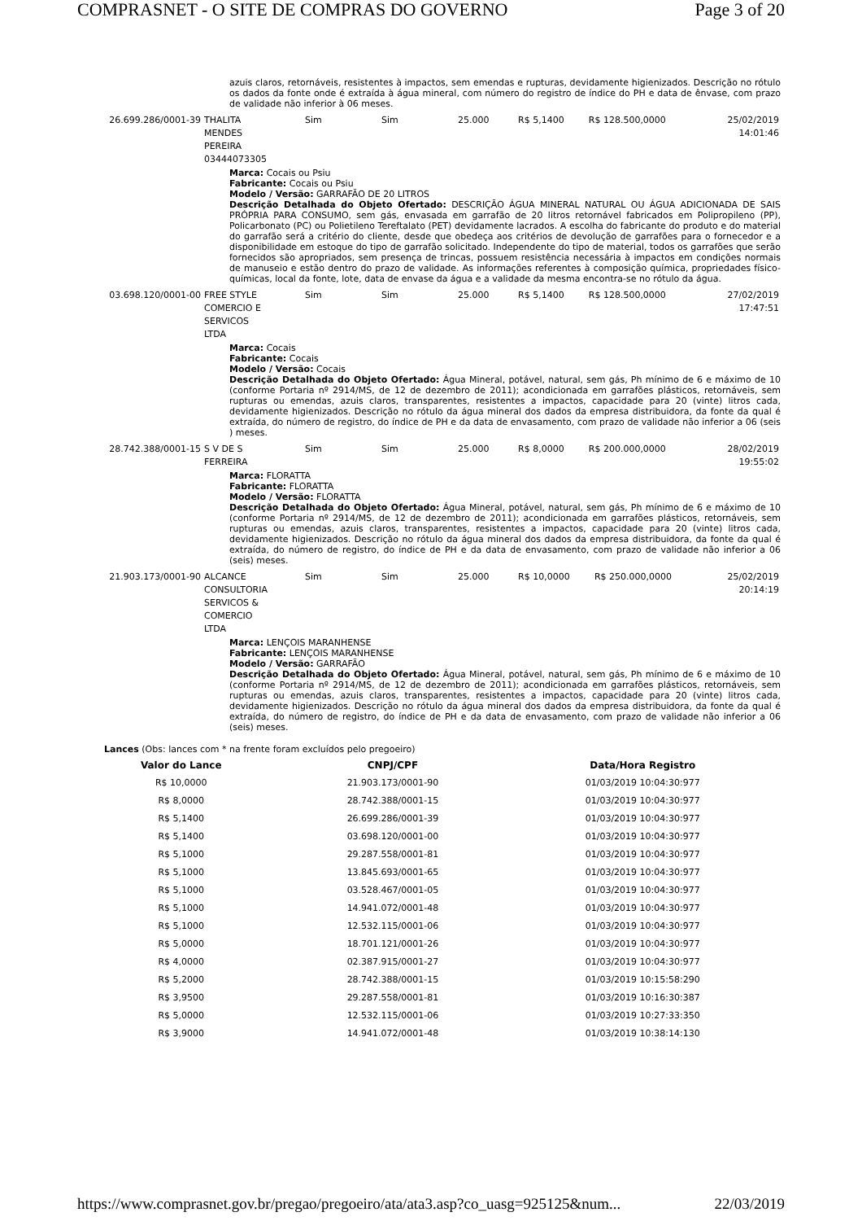COMPRASNET - O SITE DE COMPRAS DO GOVERNO Page 3 of 20
azuis claros, retornáveis, resistentes à impactos, sem emendas e rupturas, devidamente higienizados. Descrição no rótulo os dados da fonte onde é extraída à água mineral, com número do registro de índice do PH e data de ênvase, com prazo de validade não inferior à 06 meses.
| 26.699.286/0001-39 | THALITA MENDES PEREIRA 03444073305 | Sim | Sim | 25.000 | R$ 5,1400 | R$ 128.500,0000 | 25/02/2019 14:01:46 |
Marca: Cocais ou Psiu
Fabricante: Cocais ou Psiu
Modelo / Versão: GARRAFÃO DE 20 LITROS
Descrição Detalhada do Objeto Ofertado: DESCRIÇÃO ÁGUA MINERAL NATURAL OU ÁGUA ADICIONADA DE SAIS PRÓPRIA PARA CONSUMO, sem gás, envasada em garrafão de 20 litros retornável fabricados em Polipropileno (PP), Policarbonato (PC) ou Polietileno Tereftalato (PET) devidamente lacrados. A escolha do fabricante do produto e do material do garrafão será a critério do cliente, desde que obedeça aos critérios de devolução de garrafões para o fornecedor e a disponibilidade em estoque do tipo de garrafão solicitado. Independente do tipo de material, todos os garrafões que serão fornecidos são apropriados, sem presença de trincas, possuem resistência necessária à impactos em condições normais de manuseio e estão dentro do prazo de validade. As informações referentes à composição química, propriedades físico-químicas, local da fonte, lote, data de envase da água e a validade da mesma encontra-se no rótulo da água.
| 03.698.120/0001-00 | FREE STYLE COMERCIO E SERVICOS LTDA | Sim | Sim | 25.000 | R$ 5,1400 | R$ 128.500,0000 | 27/02/2019 17:47:51 |
Marca: Cocais
Fabricante: Cocais
Modelo / Versão: Cocais
Descrição Detalhada do Objeto Ofertado: Água Mineral, potável, natural, sem gás, Ph mínimo de 6 e máximo de 10 (conforme Portaria nº 2914/MS, de 12 de dezembro de 2011); acondicionada em garrafões plásticos, retornáveis, sem rupturas ou emendas, azuis claros, transparentes, resistentes a impactos, capacidade para 20 (vinte) litros cada, devidamente higienizados. Descrição no rótulo da água mineral dos dados da empresa distribuidora, da fonte da qual é extraída, do número de registro, do índice de PH e da data de envasamento, com prazo de validade não inferior a 06 (seis ) meses.
| 28.742.388/0001-15 | S V DE S FERREIRA | Sim | Sim | 25.000 | R$ 8,0000 | R$ 200.000,0000 | 28/02/2019 19:55:02 |
Marca: FLORATTA
Fabricante: FLORATTA
Modelo / Versão: FLORATTA
Descrição Detalhada do Objeto Ofertado: Água Mineral, potável, natural, sem gás, Ph mínimo de 6 e máximo de 10 (conforme Portaria nº 2914/MS, de 12 de dezembro de 2011); acondicionada em garrafões plásticos, retornáveis, sem rupturas ou emendas, azuis claros, transparentes, resistentes a impactos, capacidade para 20 (vinte) litros cada, devidamente higienizados. Descrição no rótulo da água mineral dos dados da empresa distribuidora, da fonte da qual é extraída, do número de registro, do índice de PH e da data de envasamento, com prazo de validade não inferior a 06 (seis) meses.
| 21.903.173/0001-90 | ALCANCE CONSULTORIA SERVICOS & COMERCIO LTDA | Sim | Sim | 25.000 | R$ 10,0000 | R$ 250.000,0000 | 25/02/2019 20:14:19 |
Marca: LENÇOIS MARANHENSE
Fabricante: LENÇOIS MARANHENSE
Modelo / Versão: GARRAFÃO
Descrição Detalhada do Objeto Ofertado: Água Mineral, potável, natural, sem gás, Ph mínimo de 6 e máximo de 10 (conforme Portaria nº 2914/MS, de 12 de dezembro de 2011); acondicionada em garrafões plásticos, retornáveis, sem rupturas ou emendas, azuis claros, transparentes, resistentes a impactos, capacidade para 20 (vinte) litros cada, devidamente higienizados. Descrição no rótulo da água mineral dos dados da empresa distribuidora, da fonte da qual é extraída, do número de registro, do índice de PH e da data de envasamento, com prazo de validade não inferior a 06 (seis) meses.
Lances (Obs: lances com * na frente foram excluídos pelo pregoeiro)
| Valor do Lance | CNPJ/CPF | Data/Hora Registro |
| --- | --- | --- |
| R$ 10,0000 | 21.903.173/0001-90 | 01/03/2019 10:04:30:977 |
| R$ 8,0000 | 28.742.388/0001-15 | 01/03/2019 10:04:30:977 |
| R$ 5,1400 | 26.699.286/0001-39 | 01/03/2019 10:04:30:977 |
| R$ 5,1400 | 03.698.120/0001-00 | 01/03/2019 10:04:30:977 |
| R$ 5,1000 | 29.287.558/0001-81 | 01/03/2019 10:04:30:977 |
| R$ 5,1000 | 13.845.693/0001-65 | 01/03/2019 10:04:30:977 |
| R$ 5,1000 | 03.528.467/0001-05 | 01/03/2019 10:04:30:977 |
| R$ 5,1000 | 14.941.072/0001-48 | 01/03/2019 10:04:30:977 |
| R$ 5,1000 | 12.532.115/0001-06 | 01/03/2019 10:04:30:977 |
| R$ 5,0000 | 18.701.121/0001-26 | 01/03/2019 10:04:30:977 |
| R$ 4,0000 | 02.387.915/0001-27 | 01/03/2019 10:04:30:977 |
| R$ 5,2000 | 28.742.388/0001-15 | 01/03/2019 10:15:58:290 |
| R$ 3,9500 | 29.287.558/0001-81 | 01/03/2019 10:16:30:387 |
| R$ 5,0000 | 12.532.115/0001-06 | 01/03/2019 10:27:33:350 |
| R$ 3,9000 | 14.941.072/0001-48 | 01/03/2019 10:38:14:130 |
https://www.comprasnet.gov.br/pregao/pregoeiro/ata/ata3.asp?co_uasg=925125&num... 22/03/2019